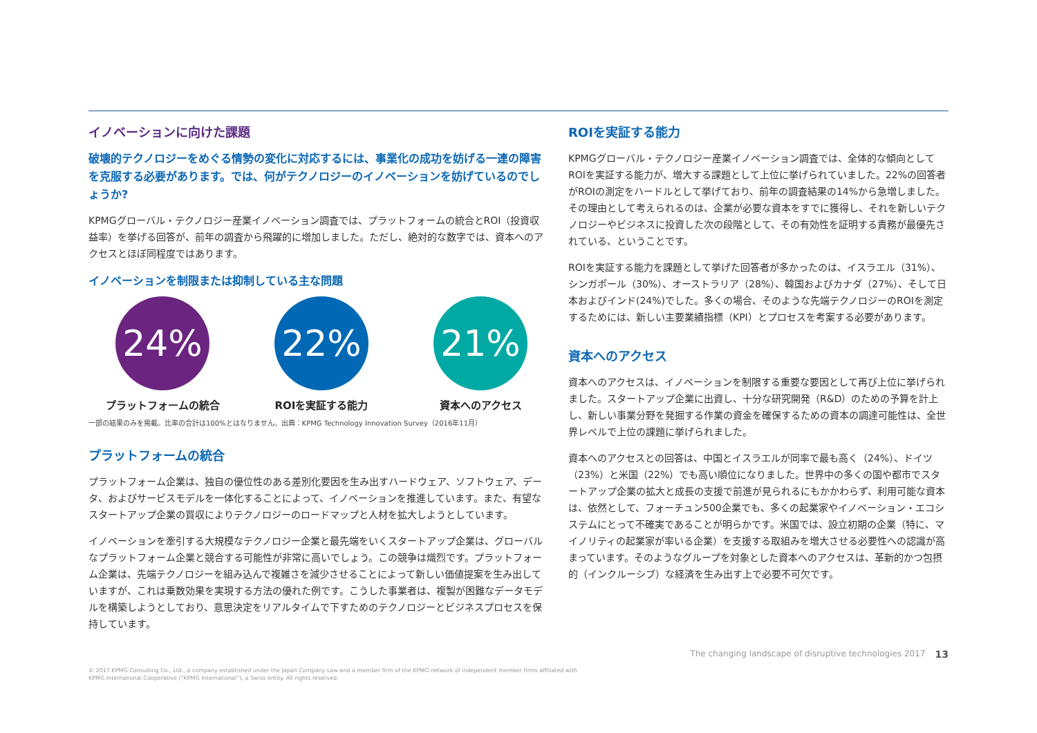イノベーションに向けた課題
破壊的テクノロジーをめぐる情勢の変化に対応するには、事業化の成功を妨げる一連の障害を克服する必要があります。では、何がテクノロジーのイノベーションを妨げているのでしょうか?
KPMGグローバル・テクノロジー産業イノベーション調査では、プラットフォームの統合とROI（投資収益率）を挙げる回答が、前年の調査から飛躍的に増加しました。ただし、絶対的な数字では、資本へのアクセスとほぼ同程度ではあります。
イノベーションを制限または抑制している主な問題
24%
プラットフォームの統合
22%
ROIを実証する能力
21%
資本へのアクセス
一部の結果のみを掲載。比率の合計は100%とはなりません。出典：KPMG Technology Innovation Survey（2016年11月）
プラットフォームの統合
プラットフォーム企業は、独自の優位性のある差別化要因を生み出すハードウェア、ソフトウェア、データ、およびサービスモデルを一体化することによって、イノベーションを推進しています。また、有望なスタートアップ企業の買収によりテクノロジーのロードマップと人材を拡大しようとしています。
イノベーションを牽引する大規模なテクノロジー企業と最先端をいくスタートアップ企業は、グローバルなプラットフォーム企業と競合する可能性が非常に高いでしょう。この競争は熾烈です。プラットフォーム企業は、先端テクノロジーを組み込んで複雑さを減少させることによって新しい価値提案を生み出していますが、これは乗数効果を実現する方法の優れた例です。こうした事業者は、複製が困難なデータモデルを構築しようとしており、意思決定をリアルタイムで下すためのテクノロジーとビジネスプロセスを保持しています。
ROIを実証する能力
KPMGグローバル・テクノロジー産業イノベーション調査では、全体的な傾向としてROIを実証する能力が、増大する課題として上位に挙げられていました。22%の回答者がROIの測定をハードルとして挙げており、前年の調査結果の14%から急増しました。その理由として考えられるのは、企業が必要な資本をすでに獲得し、それを新しいテクノロジーやビジネスに投資した次の段階として、その有効性を証明する責務が最優先されている、ということです。
ROIを実証する能力を課題として挙げた回答者が多かったのは、イスラエル（31%）、シンガポール（30%）、オーストラリア（28%）、韓国およびカナダ（27%）、そして日本およびインド(24%)でした。多くの場合、そのような先端テクノロジーのROIを測定するためには、新しい主要業績指標（KPI）とプロセスを考案する必要があります。
資本へのアクセス
資本へのアクセスは、イノベーションを制限する重要な要因として再び上位に挙げられました。スタートアップ企業に出資し、十分な研究開発（R&D）のための予算を計上し、新しい事業分野を発掘する作業の資金を確保するための資本の調達可能性は、全世界レベルで上位の課題に挙げられました。
資本へのアクセスとの回答は、中国とイスラエルが同率で最も高く（24%）、ドイツ（23%）と米国（22%）でも高い順位になりました。世界中の多くの国や都市でスタートアップ企業の拡大と成長の支援で前進が見られるにもかかわらず、利用可能な資本は、依然として、フォーチュン500企業でも、多くの起業家やイノベーション・エコシステムにとって不確実であることが明らかです。米国では、設立初期の企業（特に、マイノリティの起業家が率いる企業）を支援する取組みを増大させる必要性への認識が高まっています。そのようなグループを対象とした資本へのアクセスは、革新的かつ包摂的（インクルーシブ）な経済を生み出す上で必要不可欠です。
The changing landscape of disruptive technologies 2017 13
© 2017 KPMG Consulting Co., Ltd., a company established under the Japan Company Law and a member firm of the KPMG network of independent member firms affiliated with
KPMG International Cooperative (“KPMG International”), a Swiss entity. All rights reserved.